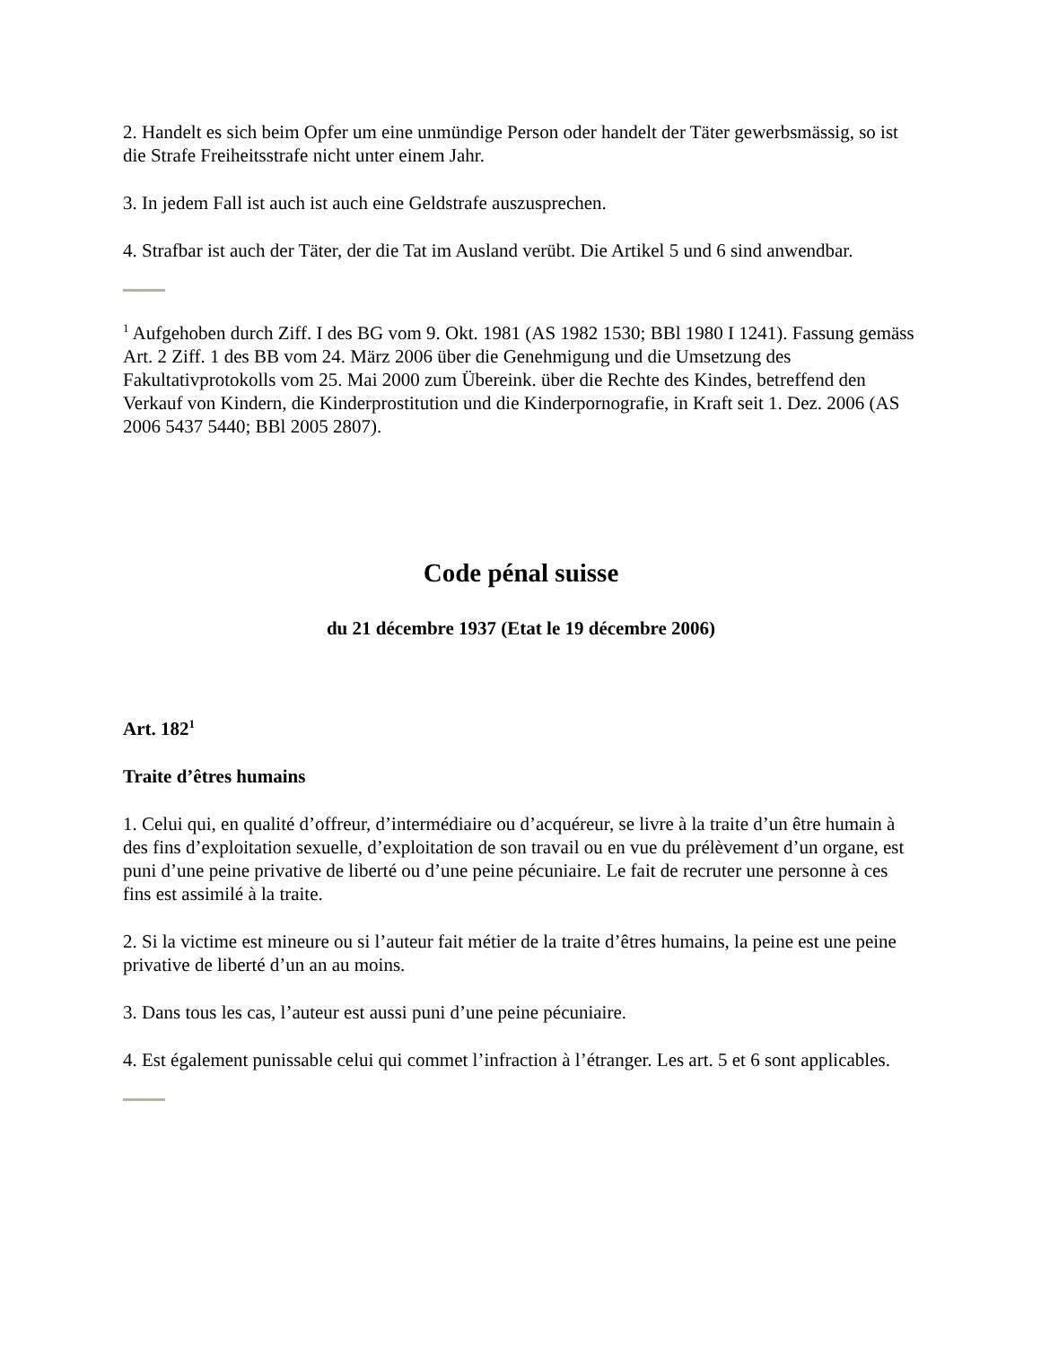2. Handelt es sich beim Opfer um eine unmündige Person oder handelt der Täter gewerbsmässig, so ist die Strafe Freiheitsstrafe nicht unter einem Jahr.
3. In jedem Fall ist auch ist auch eine Geldstrafe auszusprechen.
4. Strafbar ist auch der Täter, der die Tat im Ausland verübt. Die Artikel 5 und 6 sind anwendbar.
<sup>1</sup> Aufgehoben durch Ziff. I des BG vom 9. Okt. 1981 (AS 1982 1530; BBl 1980 I 1241). Fassung gemäss Art. 2 Ziff. 1 des BB vom 24. März 2006 über die Genehmigung und die Umsetzung des Fakultativprotokolls vom 25. Mai 2000 zum Übereink. über die Rechte des Kindes, betreffend den Verkauf von Kindern, die Kinderprostitution und die Kinderpornografie, in Kraft seit 1. Dez. 2006 (AS 2006 5437 5440; BBl 2005 2807).
Code pénal suisse
du 21 décembre 1937 (Etat le 19 décembre 2006)
Art. 182<sup>1</sup>
Traite d’êtres humains
1. Celui qui, en qualité d’offreur, d’intermédiaire ou d’acquéreur, se livre à la traite d’un être humain à des fins d’exploitation sexuelle, d’exploitation de son travail ou en vue du prélèvement d’un organe, est puni d’une peine privative de liberté ou d’une peine pécuniaire. Le fait de recruter une personne à ces fins est assimilé à la traite.
2. Si la victime est mineure ou si l’auteur fait métier de la traite d’êtres humains, la peine est une peine privative de liberté d’un an au moins.
3. Dans tous les cas, l’auteur est aussi puni d’une peine pécuniaire.
4. Est également punissable celui qui commet l’infraction à l’étranger. Les art. 5 et 6 sont applicables.